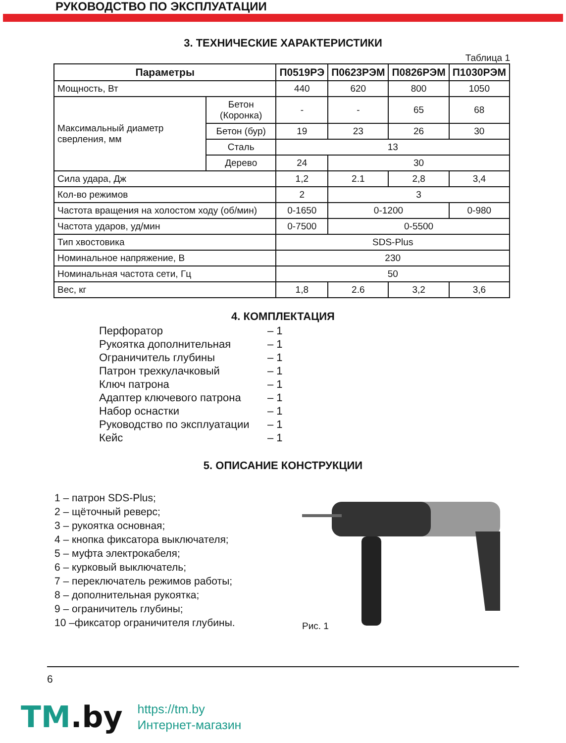РУКОВОДСТВО ПО ЭКСПЛУАТАЦИИ
3. ТЕХНИЧЕСКИЕ ХАРАКТЕРИСТИКИ
Таблица 1
| Параметры | | П0519РЭ | П0623РЭМ | П0826РЭМ | П1030РЭМ |
| --- | --- | --- | --- | --- | --- |
| Мощность, Вт | | 440 | 620 | 800 | 1050 |
| Максимальный диаметр сверления, мм | Бетон (Коронка) | - | - | 65 | 68 |
| | Бетон (бур) | 19 | 23 | 26 | 30 |
| | Сталь | 13 | | | |
| | Дерево | 24 | 30 | | |
| Сила удара, Дж | | 1,2 | 2.1 | 2,8 | 3,4 |
| Кол-во режимов | | 2 | 3 | | |
| Частота вращения на холостом ходу (об/мин) | | 0-1650 | 0-1200 | | 0-980 |
| Частота ударов, уд/мин | | 0-7500 | 0-5500 | | |
| Тип хвостовика | | SDS-Plus | | | |
| Номинальное напряжение, В | | 230 | | | |
| Номинальная частота сети, Гц | | 50 | | | |
| Вес, кг | | 1,8 | 2.6 | 3,2 | 3,6 |
4. КОМПЛЕКТАЦИЯ
Перфоратор – 1
Рукоятка дополнительная – 1
Ограничитель глубины – 1
Патрон трехкулачковый – 1
Ключ патрона – 1
Адаптер ключевого патрона – 1
Набор оснастки – 1
Руководство по эксплуатации – 1
Кейс – 1
5. ОПИСАНИЕ КОНСТРУКЦИИ
1 – патрон SDS-Plus;
2 – щёточный реверс;
3 – рукоятка основная;
4 – кнопка фиксатора выключателя;
5 – муфта электрокабеля;
6 – курковый выключатель;
7 – переключатель режимов работы;
8 – дополнительная рукоятка;
9 – ограничитель глубины;
10 –фиксатор ограничителя глубины.
Рис. 1
6
TM.by
https://tm.by
Интернет-магазин